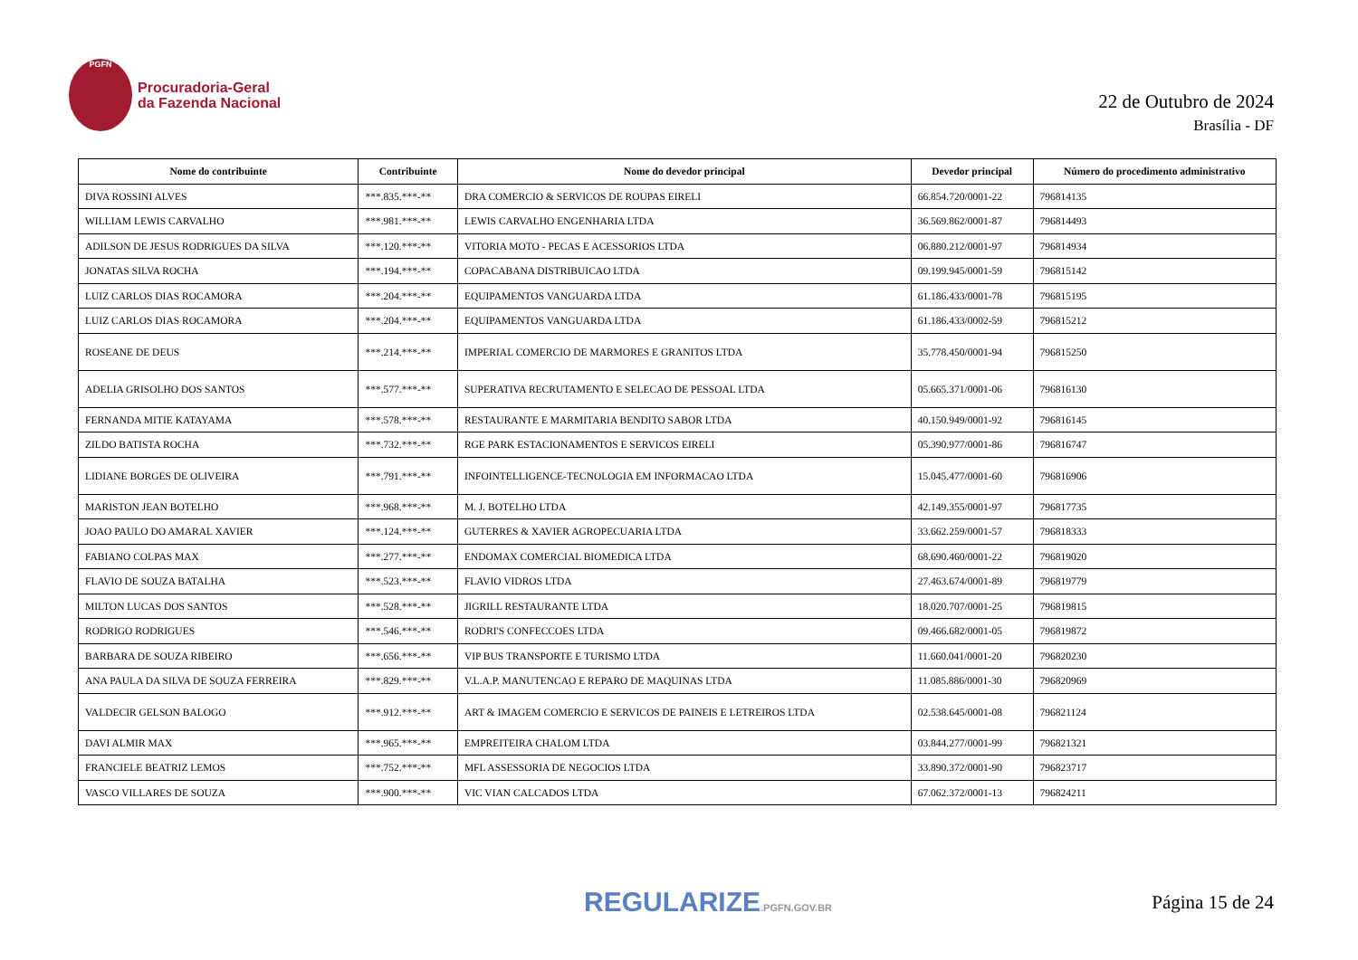PGFN
Procuradoria-Geral
da Fazenda Nacional
22 de Outubro de 2024
Brasília - DF
| Nome do contribuinte | Contribuinte | Nome do devedor principal | Devedor principal | Número do procedimento administrativo |
| --- | --- | --- | --- | --- |
| DIVA ROSSINI ALVES | ***.835.***-** | DRA COMERCIO & SERVICOS DE ROUPAS EIRELI | 66.854.720/0001-22 | 796814135 |
| WILLIAM LEWIS CARVALHO | ***.981.***-** | LEWIS CARVALHO ENGENHARIA LTDA | 36.569.862/0001-87 | 796814493 |
| ADILSON DE JESUS RODRIGUES DA SILVA | ***.120.***-** | VITORIA MOTO - PECAS E ACESSORIOS LTDA | 06.880.212/0001-97 | 796814934 |
| JONATAS SILVA ROCHA | ***.194.***-** | COPACABANA DISTRIBUICAO LTDA | 09.199.945/0001-59 | 796815142 |
| LUIZ CARLOS DIAS ROCAMORA | ***.204.***-** | EQUIPAMENTOS VANGUARDA LTDA | 61.186.433/0001-78 | 796815195 |
| LUIZ CARLOS DIAS ROCAMORA | ***.204.***-** | EQUIPAMENTOS VANGUARDA LTDA | 61.186.433/0002-59 | 796815212 |
| ROSEANE DE DEUS | ***.214.***-** | IMPERIAL COMERCIO DE MARMORES E GRANITOS LTDA | 35.778.450/0001-94 | 796815250 |
| ADELIA GRISOLHO DOS SANTOS | ***.577.***-** | SUPERATIVA RECRUTAMENTO E SELECAO DE PESSOAL LTDA | 05.665.371/0001-06 | 796816130 |
| FERNANDA MITIE KATAYAMA | ***.578.***-** | RESTAURANTE E MARMITARIA BENDITO SABOR LTDA | 40.150.949/0001-92 | 796816145 |
| ZILDO BATISTA ROCHA | ***.732.***-** | RGE PARK ESTACIONAMENTOS E SERVICOS EIRELI | 05.390.977/0001-86 | 796816747 |
| LIDIANE BORGES DE OLIVEIRA | ***.791.***-** | INFOINTELLIGENCE-TECNOLOGIA EM INFORMACAO LTDA | 15.045.477/0001-60 | 796816906 |
| MARISTON JEAN BOTELHO | ***.968.***-** | M. J. BOTELHO LTDA | 42.149.355/0001-97 | 796817735 |
| JOAO PAULO DO AMARAL XAVIER | ***.124.***-** | GUTERRES & XAVIER AGROPECUARIA LTDA | 33.662.259/0001-57 | 796818333 |
| FABIANO COLPAS MAX | ***.277.***-** | ENDOMAX COMERCIAL BIOMEDICA LTDA | 68.690.460/0001-22 | 796819020 |
| FLAVIO DE SOUZA BATALHA | ***.523.***-** | FLAVIO VIDROS LTDA | 27.463.674/0001-89 | 796819779 |
| MILTON LUCAS DOS SANTOS | ***.528.***-** | JIGRILL RESTAURANTE LTDA | 18.020.707/0001-25 | 796819815 |
| RODRIGO RODRIGUES | ***.546.***-** | RODRI'S CONFECCOES LTDA | 09.466.682/0001-05 | 796819872 |
| BARBARA DE SOUZA RIBEIRO | ***.656.***-** | VIP BUS TRANSPORTE E TURISMO LTDA | 11.660.041/0001-20 | 796820230 |
| ANA PAULA DA SILVA DE SOUZA FERREIRA | ***.829.***-** | V.L.A.P. MANUTENCAO E REPARO DE MAQUINAS LTDA | 11.085.886/0001-30 | 796820969 |
| VALDECIR GELSON BALOGO | ***.912.***-** | ART & IMAGEM COMERCIO E SERVICOS DE PAINEIS E LETREIROS LTDA | 02.538.645/0001-08 | 796821124 |
| DAVI ALMIR MAX | ***.965.***-** | EMPREITEIRA CHALOM LTDA | 03.844.277/0001-99 | 796821321 |
| FRANCIELE BEATRIZ LEMOS | ***.752.***-** | MFL ASSESSORIA DE NEGOCIOS LTDA | 33.890.372/0001-90 | 796823717 |
| VASCO VILLARES DE SOUZA | ***.900.***-** | VIC VIAN CALCADOS LTDA | 67.062.372/0001-13 | 796824211 |
REGULARIZE.PGFN.GOV.BR
Página 15 de 24